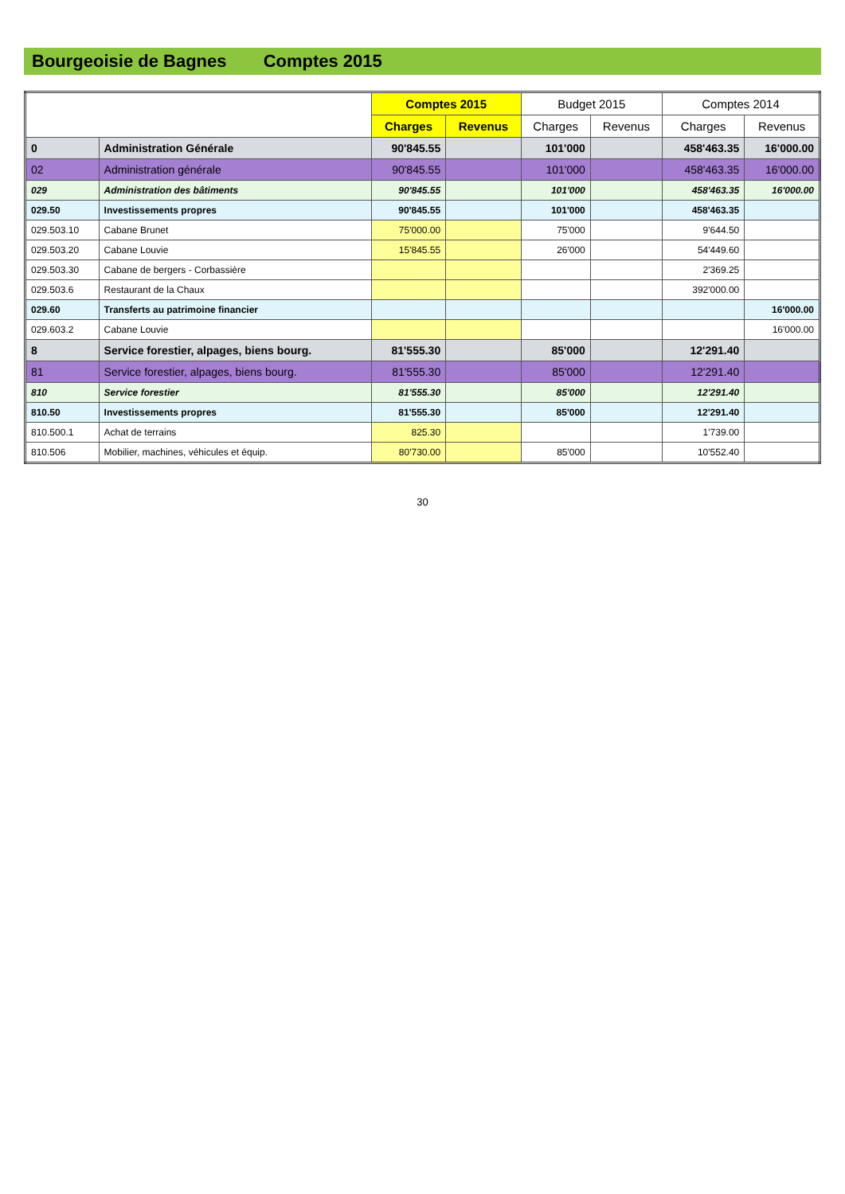Bourgeoisie de Bagnes Comptes 2015
| | | Comptes 2015 | | Budget 2015 | | Comptes 2014 | |
| --- | --- | --- | --- | --- | --- | --- | --- |
| | | Charges | Revenus | Charges | Revenus | Charges | Revenus |
| 0 | Administration Générale | 90'845.55 | | 101'000 | | 458'463.35 | 16'000.00 |
| 02 | Administration générale | 90'845.55 | | 101'000 | | 458'463.35 | 16'000.00 |
| 029 | Administration des bâtiments | 90'845.55 | | 101'000 | | 458'463.35 | 16'000.00 |
| 029.50 | Investissements propres | 90'845.55 | | 101'000 | | 458'463.35 | |
| 029.503.10 | Cabane Brunet | 75'000.00 | | 75'000 | | 9'644.50 | |
| 029.503.20 | Cabane Louvie | 15'845.55 | | 26'000 | | 54'449.60 | |
| 029.503.30 | Cabane de bergers - Corbassière | | | | | 2'369.25 | |
| 029.503.6 | Restaurant de la Chaux | | | | | 392'000.00 | |
| 029.60 | Transferts au patrimoine financier | | | | | | 16'000.00 |
| 029.603.2 | Cabane Louvie | | | | | | 16'000.00 |
| 8 | Service forestier, alpages, biens bourg. | 81'555.30 | | 85'000 | | 12'291.40 | |
| 81 | Service forestier, alpages, biens bourg. | 81'555.30 | | 85'000 | | 12'291.40 | |
| 810 | Service forestier | 81'555.30 | | 85'000 | | 12'291.40 | |
| 810.50 | Investissements propres | 81'555.30 | | 85'000 | | 12'291.40 | |
| 810.500.1 | Achat de terrains | 825.30 | | | | 1'739.00 | |
| 810.506 | Mobilier, machines, véhicules et équip. | 80'730.00 | | 85'000 | | 10'552.40 | |
30